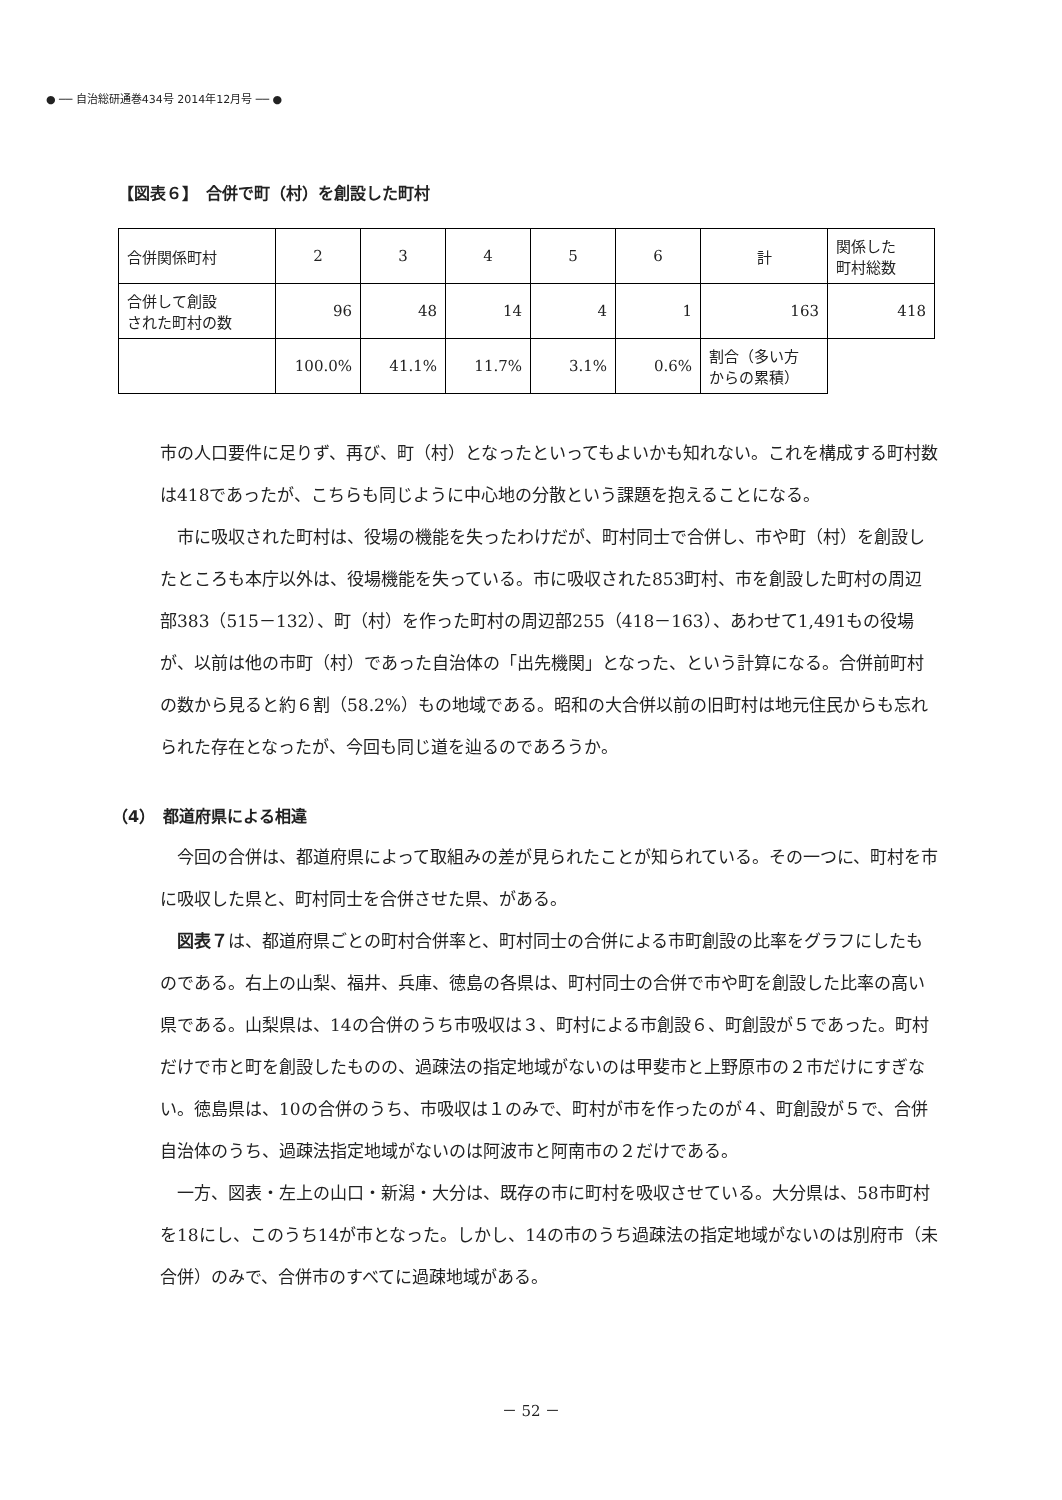● ── 自治総研通巻434号 2014年12月号 ── ●
【図表６】　合併で町（村）を創設した町村
| 合併関係町村 | 2 | 3 | 4 | 5 | 6 | 計 | 関係した 町村総数 |
| 合併して創設 された町村の数 | 96 | 48 | 14 | 4 | 1 | 163 | 418 |
| | 100.0% | 41.1% | 11.7% | 3.1% | 0.6% | 割合（多い方 からの累積） | |
市の人口要件に足りず、再び、町（村）となったといってもよいかも知れない。これを構成する町村数は418であったが、こちらも同じように中心地の分散という課題を抱えることになる。
　市に吸収された町村は、役場の機能を失ったわけだが、町村同士で合併し、市や町（村）を創設したところも本庁以外は、役場機能を失っている。市に吸収された853町村、市を創設した町村の周辺部383（515－132）、町（村）を作った町村の周辺部255（418－163）、あわせて1,491もの役場が、以前は他の市町（村）であった自治体の「出先機関」となった、という計算になる。合併前町村の数から見ると約６割（58.2%）もの地域である。昭和の大合併以前の旧町村は地元住民からも忘れられた存在となったが、今回も同じ道を辿るのであろうか。
（4）　都道府県による相違
　今回の合併は、都道府県によって取組みの差が見られたことが知られている。その一つに、町村を市に吸収した県と、町村同士を合併させた県、がある。
　図表７は、都道府県ごとの町村合併率と、町村同士の合併による市町創設の比率をグラフにしたものである。右上の山梨、福井、兵庫、徳島の各県は、町村同士の合併で市や町を創設した比率の高い県である。山梨県は、14の合併のうち市吸収は３、町村による市創設６、町創設が５であった。町村だけで市と町を創設したものの、過疎法の指定地域がないのは甲斐市と上野原市の２市だけにすぎない。徳島県は、10の合併のうち、市吸収は１のみで、町村が市を作ったのが４、町創設が５で、合併自治体のうち、過疎法指定地域がないのは阿波市と阿南市の２だけである。
　一方、図表・左上の山口・新潟・大分は、既存の市に町村を吸収させている。大分県は、58市町村を18にし、このうち14が市となった。しかし、14の市のうち過疎法の指定地域がないのは別府市（未合併）のみで、合併市のすべてに過疎地域がある。
－ 52 －